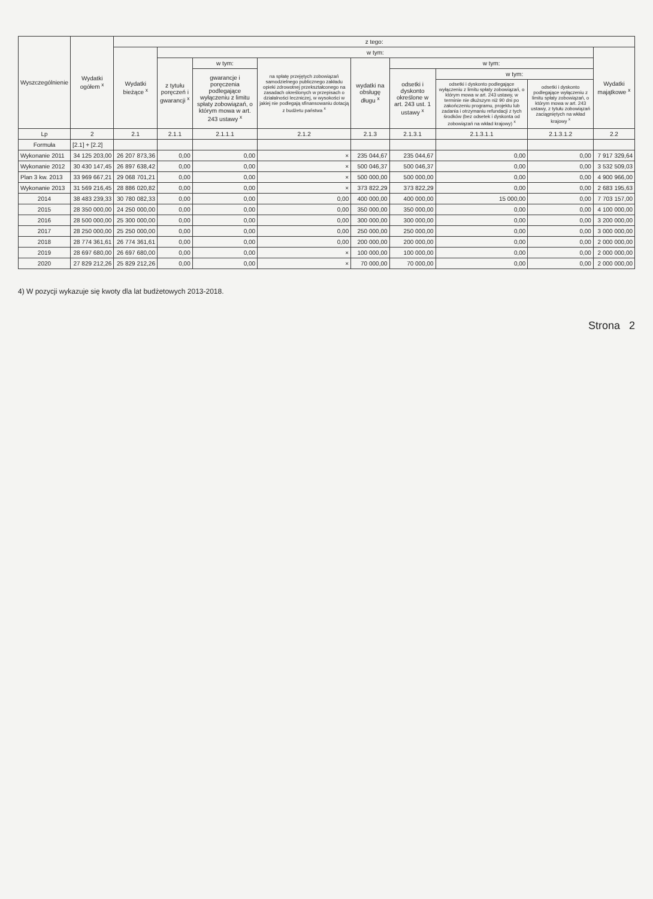| Wyszczególnienie | Wydatki ogółem <sup>x</sup> | z tego: | | | | | | | | |
| --- | --- | --- | --- | --- | --- | --- | --- | --- | --- | --- |
| | | Wydatki bieżące <sup>x</sup> | w tym: | | | | | | | Wydatki majątkowe <sup>x</sup> |
| | | | z tytułu poręczeń i gwarancji <sup>x</sup> | w tym: | na spłatę przejętych zobowiązań samodzielnego publicznego zakładu opieki zdrowotnej przekształconego na zasadach określonych w przepisach o działalności leczniczej, w wysokości w jakiej nie podlegają sfinansowaniu dotacją z budżetu państwa <sup>x</sup> | wydatki na obsługę długu <sup>x</sup> | w tym: | | | |
| | | | | gwarancje i poręczenia podlegające wyłączeniu z limitu spłaty zobowiązań, o którym mowa w art. 243 ustawy <sup>x</sup> | | | odsetki i dyskonto określone w art. 243 ust. 1 ustawy <sup>x</sup> | w tym: | | |
| | | | | | | | | odsetki i dyskonto podlegające wyłączeniu z limitu spłaty zobowiązań, o którym mowa w art. 243 ustawy, w terminie nie dłuższym niż 90 dni po zakończeniu programu, projektu lub zadania i otrzymaniu refundacji z tych środków (bez odsetek i dyskonta od zobowiązań na wkład krajowy) <sup>x</sup> | odsetki i dyskonto podlegające wyłączeniu z limitu spłaty zobowiązań, o którym mowa w art. 243 ustawy, z tytułu zobowiązań zaciągniętych na wkład krajowy <sup>x</sup> | |
| Lp | 2 | 2.1 | 2.1.1 | 2.1.1.1 | 2.1.2 | 2.1.3 | 2.1.3.1 | 2.1.3.1.1 | 2.1.3.1.2 | 2.2 |
| Formuła | [2.1] + [2.2] | | | | | | | | | |
| Wykonanie 2011 | 34 125 203,00 | 26 207 873,36 | 0,00 | 0,00 | × | 235 044,67 | 235 044,67 | 0,00 | 0,00 | 7 917 329,64 |
| Wykonanie 2012 | 30 430 147,45 | 26 897 638,42 | 0,00 | 0,00 | × | 500 046,37 | 500 046,37 | 0,00 | 0,00 | 3 532 509,03 |
| Plan 3 kw. 2013 | 33 969 667,21 | 29 068 701,21 | 0,00 | 0,00 | × | 500 000,00 | 500 000,00 | 0,00 | 0,00 | 4 900 966,00 |
| Wykonanie 2013 | 31 569 216,45 | 28 886 020,82 | 0,00 | 0,00 | × | 373 822,29 | 373 822,29 | 0,00 | 0,00 | 2 683 195,63 |
| 2014 | 38 483 239,33 | 30 780 082,33 | 0,00 | 0,00 | 0,00 | 400 000,00 | 400 000,00 | 15 000,00 | 0,00 | 7 703 157,00 |
| 2015 | 28 350 000,00 | 24 250 000,00 | 0,00 | 0,00 | 0,00 | 350 000,00 | 350 000,00 | 0,00 | 0,00 | 4 100 000,00 |
| 2016 | 28 500 000,00 | 25 300 000,00 | 0,00 | 0,00 | 0,00 | 300 000,00 | 300 000,00 | 0,00 | 0,00 | 3 200 000,00 |
| 2017 | 28 250 000,00 | 25 250 000,00 | 0,00 | 0,00 | 0,00 | 250 000,00 | 250 000,00 | 0,00 | 0,00 | 3 000 000,00 |
| 2018 | 28 774 361,61 | 26 774 361,61 | 0,00 | 0,00 | 0,00 | 200 000,00 | 200 000,00 | 0,00 | 0,00 | 2 000 000,00 |
| 2019 | 28 697 680,00 | 26 697 680,00 | 0,00 | 0,00 | × | 100 000,00 | 100 000,00 | 0,00 | 0,00 | 2 000 000,00 |
| 2020 | 27 829 212,26 | 25 829 212,26 | 0,00 | 0,00 | × | 70 000,00 | 70 000,00 | 0,00 | 0,00 | 2 000 000,00 |
4) W pozycji wykazuje się kwoty dla lat budżetowych 2013-2018.
Strona 2